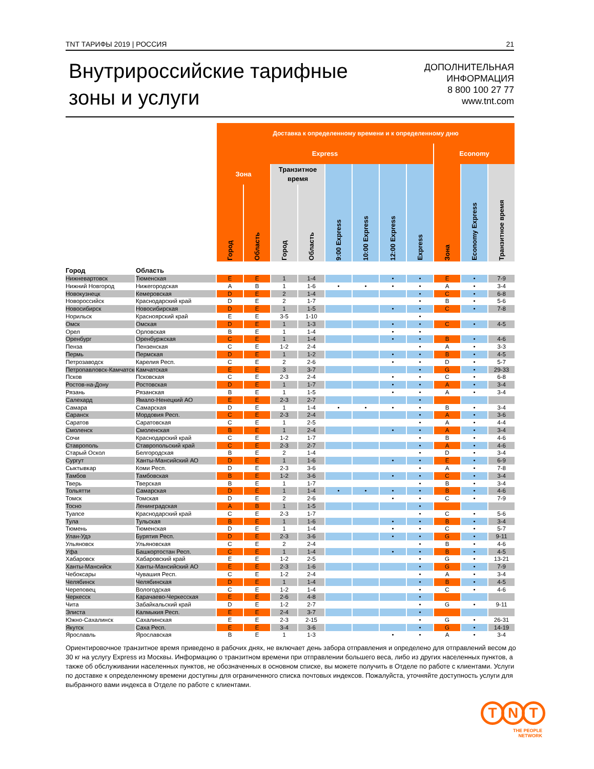TNT ТАРИФЫ 2019 | РОССИЯ 21
Внутрироссийские тарифные
зоны и услуги
ДОПОЛНИТЕЛЬНАЯ
ИНФОРМАЦИЯ
8 800 100 27 77
www.tnt.com
| | | Доставка к определенному времени и к определенному дню | | | | | | | | | | |
| --- | --- | --- | --- | --- | --- | --- | --- | --- | --- | --- | --- | --- |
| | | Express | | | | | | | | Economy | | |
| | | Зона | | Транзитное время | | 9:00 Express | 10:00 Express | 12:00 Express | Express | Зона | Economy Express | Транзитное время |
| | | Город | Область | Город | Область | | | | | | | |
| Город | Область | | | | | | | | | | | |
| Нижневартовск | Тюменская | E | E | 1 | 1-4 | | | • | • | E | • | 7-9 |
| Нижний Новгород | Нижегородская | A | B | 1 | 1-6 | • | • | • | • | A | • | 3-4 |
| Новокузнецк | Кемеровская | D | E | 2 | 1-4 | | | | • | C | • | 6-8 |
| Новороссийск | Краснодарский край | D | E | 2 | 1-7 | | | | • | B | • | 5-6 |
| Новосибирск | Новосибирская | D | E | 1 | 1-5 | | | • | • | C | • | 7-8 |
| Норильск | Красноярский край | E | E | 3-5 | 1-10 | | | | • | | | |
| Омск | Омская | D | E | 1 | 1-3 | | | • | • | C | • | 4-5 |
| Орел | Орловская | B | E | 1 | 1-4 | | | • | • | | | |
| Оренбург | Оренбуржская | C | E | 1 | 1-4 | | | • | • | B | • | 4-6 |
| Пенза | Пензенская | C | E | 1-2 | 2-4 | | | | • | A | • | 3-3 |
| Пермь | Пермская | D | E | 1 | 1-2 | | | • | • | B | • | 4-5 |
| Петрозаводск | Карелия Респ. | C | E | 2 | 2-6 | | | • | • | D | • | 5-7 |
| Петропавловск-Камчатский | Камчатская | E | E | 3 | 3-7 | | | | • | G | • | 29-33 |
| Псков | Псковская | C | E | 2-3 | 2-4 | | | • | • | C | • | 6-8 |
| Ростов-на-Дону | Ростовская | D | E | 1 | 1-7 | | | • | • | A | • | 3-4 |
| Рязань | Рязанская | B | E | 1 | 1-5 | | | • | • | A | • | 3-4 |
| Салехард | Ямало-Ненецкий АО | E | E | 2-3 | 2-7 | | | | • | | | |
| Самара | Самарская | D | E | 1 | 1-4 | • | • | • | • | B | • | 3-4 |
| Саранск | Мордовия Респ. | C | E | 2-3 | 2-4 | | | | • | A | • | 3-6 |
| Саратов | Саратовская | C | E | 1 | 2-5 | | | | • | A | • | 4-4 |
| Смоленск | Смоленская | B | E | 1 | 2-4 | | | • | • | A | • | 3-4 |
| Сочи | Краснодарский край | C | E | 1-2 | 1-7 | | | | • | B | • | 4-6 |
| Ставрополь | Ставропольский край | C | E | 2-3 | 2-7 | | | | • | A | • | 4-6 |
| Старый Оскол | Белгородская | B | E | 2 | 1-4 | | | | • | D | • | 3-4 |
| Сургут | Ханты-Мансийский АО | D | E | 1 | 1-6 | | | • | • | E | • | 6-9 |
| Сыктывкар | Коми Респ. | D | E | 2-3 | 3-6 | | | | • | A | • | 7-8 |
| Тамбов | Тамбовская | B | E | 1-2 | 3-6 | | | • | • | C | • | 3-4 |
| Тверь | Тверская | B | E | 1 | 1-7 | | | | • | B | • | 3-4 |
| Тольятти | Самарская | D | E | 1 | 1-4 | • | • | • | • | B | • | 4-6 |
| Томск | Томская | D | E | 2 | 2-6 | | | • | • | C | • | 7-9 |
| Тосно | Ленинградская | A | B | 1 | 1-5 | | | | • | | | |
| Туапсе | Краснодарский край | C | E | 2-3 | 1-7 | | | | • | C | • | 5-6 |
| Тула | Тульская | B | E | 1 | 1-6 | | | • | • | B | • | 3-4 |
| Тюмень | Тюменская | D | E | 1 | 1-4 | | | • | • | C | • | 5-7 |
| Улан-Удэ | Бурятия Респ. | D | E | 2-3 | 3-6 | | | • | • | G | • | 9-11 |
| Ульяновск | Ульяновская | C | E | 2 | 2-4 | | | | • | B | • | 4-6 |
| Уфа | Башкортостан Респ. | C | E | 1 | 1-4 | | | • | • | B | • | 4-5 |
| Хабаровск | Хабаровский край | E | E | 1-2 | 2-5 | | | | • | G | • | 13-21 |
| Ханты-Мансийск | Ханты-Мансийский АО | E | E | 2-3 | 1-6 | | | | • | G | • | 7-9 |
| Чебоксары | Чувашия Респ. | C | E | 1-2 | 2-4 | | | | • | A | • | 3-4 |
| Челябинск | Челябинская | D | E | 1 | 1-4 | | | | • | B | • | 4-5 |
| Череповец | Вологодская | C | E | 1-2 | 1-4 | | | | • | C | • | 4-6 |
| Черкесск | Карачаево-Черкесская | E | E | 2-6 | 4-8 | | | | • | | | |
| Чита | Забайкальский край | D | E | 1-2 | 2-7 | | | | • | G | • | 9-11 |
| Элиста | Калмыкия Респ. | E | E | 2-4 | 3-7 | | | | • | | | |
| Южно-Сахалинск | Сахалинская | E | E | 2-3 | 2-15 | | | | • | G | • | 26-31 |
| Якутск | Саха Респ. | E | E | 3-4 | 3-6 | | | | • | G | • | 14-19 |
| Ярославль | Ярославская | B | E | 1 | 1-3 | | | • | • | A | • | 3-4 |
Ориентировочное транзитное время приведено в рабочих днях, не включает день забора отправления и определено для отправлений весом до 30 кг на услугу Express из Москвы. Информацию о транзитном времени при отправлении большего веса, либо из других населенных пунктов, а также об обслуживании населенных пунктов, не обозначенных в основном списке, вы можете получить в Отделе по работе с клиентами. Услуги по доставке к определенному времени доступны для ограниченного списка почтовых индексов. Пожалуйста, уточняйте доступность услуги для выбранного вами индекса в Отделе по работе с клиентами.
T N T
THE PEOPLE
NETWORK